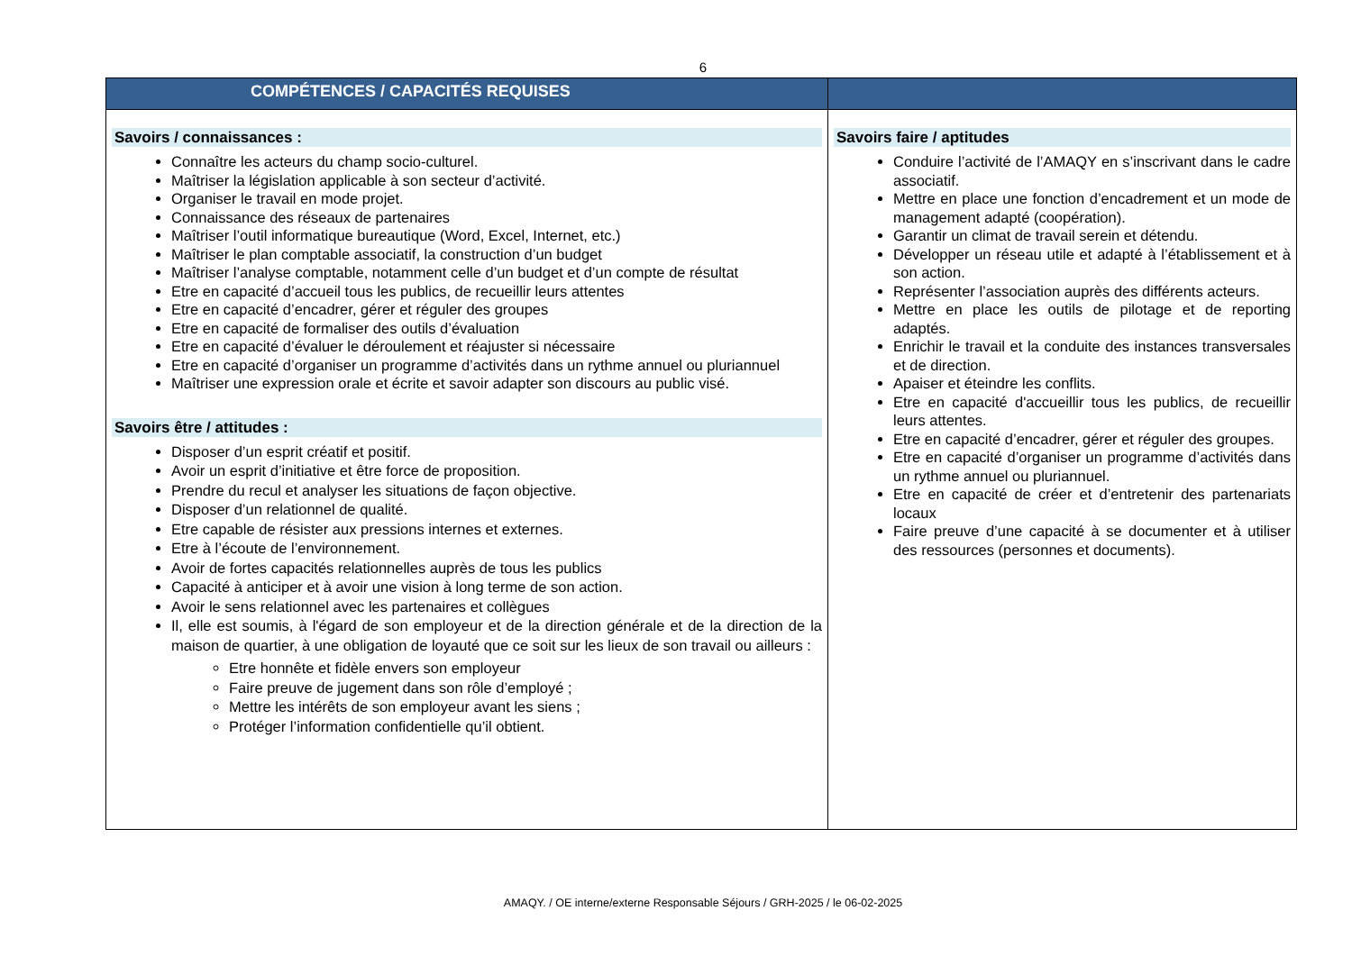6
| COMPÉTENCES / CAPACITÉS REQUISES | |
| --- | --- |
| Savoirs / connaissances : Connaître les acteurs du champ socio-culturel. Maîtriser la législation applicable à son secteur d’activité. Organiser le travail en mode projet. Connaissance des réseaux de partenaires Maîtriser l’outil informatique bureautique (Word, Excel, Internet, etc.) Maîtriser le plan comptable associatif, la construction d’un budget Maîtriser l’analyse comptable, notamment celle d’un budget et d’un compte de résultat Etre en capacité d’accueil tous les publics, de recueillir leurs attentes Etre en capacité d’encadrer, gérer et réguler des groupes Etre en capacité de formaliser des outils d’évaluation Etre en capacité d’évaluer le déroulement et réajuster si nécessaire Etre en capacité d’organiser un programme d’activités dans un rythme annuel ou pluriannuel Maîtriser une expression orale et écrite et savoir adapter son discours au public visé. Savoirs être / attitudes : Disposer d’un esprit créatif et positif. Avoir un esprit d’initiative et être force de proposition. Prendre du recul et analyser les situations de façon objective. Disposer d’un relationnel de qualité. Etre capable de résister aux pressions internes et externes. Etre à l’écoute de l’environnement. Avoir de fortes capacités relationnelles auprès de tous les publics Capacité à anticiper et à avoir une vision à long terme de son action. Avoir le sens relationnel avec les partenaires et collègues Il, elle est soumis, à l'égard de son employeur et de la direction générale et de la direction de la maison de quartier, à une obligation de loyauté que ce soit sur les lieux de son travail ou ailleurs : Etre honnête et fidèle envers son employeur Faire preuve de jugement dans son rôle d’employé ; Mettre les intérêts de son employeur avant les siens ; Protéger l’information confidentielle qu’il obtient. | Savoirs faire / aptitudes Conduire l’activité de l’AMAQY en s’inscrivant dans le cadre associatif. Mettre en place une fonction d’encadrement et un mode de management adapté (coopération). Garantir un climat de travail serein et détendu. Développer un réseau utile et adapté à l’établissement et à son action. Représenter l’association auprès des différents acteurs. Mettre en place les outils de pilotage et de reporting adaptés. Enrichir le travail et la conduite des instances transversales et de direction. Apaiser et éteindre les conflits. Etre en capacité d'accueillir tous les publics, de recueillir leurs attentes. Etre en capacité d’encadrer, gérer et réguler des groupes. Etre en capacité d’organiser un programme d’activités dans un rythme annuel ou pluriannuel. Etre en capacité de créer et d’entretenir des partenariats locaux Faire preuve d’une capacité à se documenter et à utiliser des ressources (personnes et documents). |
AMAQY. / OE interne/externe Responsable Séjours / GRH-2025 / le 06-02-2025